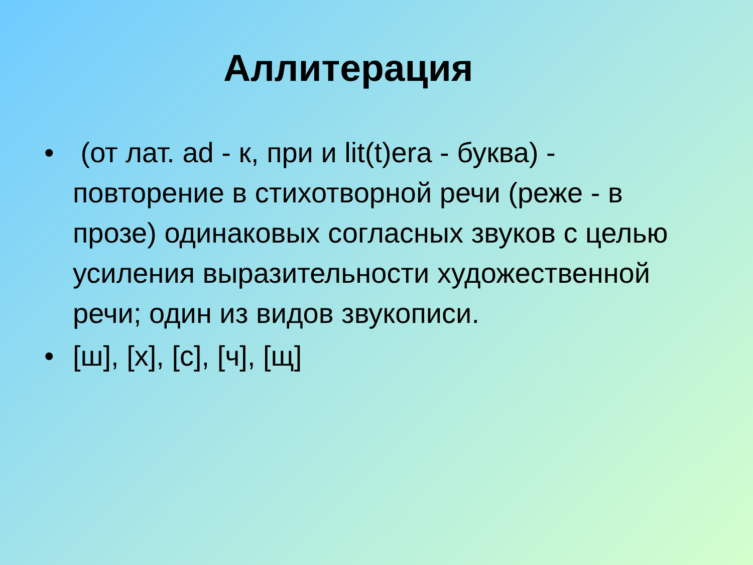Аллитерация
• (от лат. ad - к, при и lit(t)era - буква) - повторение в стихотворной речи (реже - в прозе) одинаковых согласных звуков с целью усиления выразительности художественной речи; один из видов звукописи.
• [ш], [х], [с], [ч], [щ]